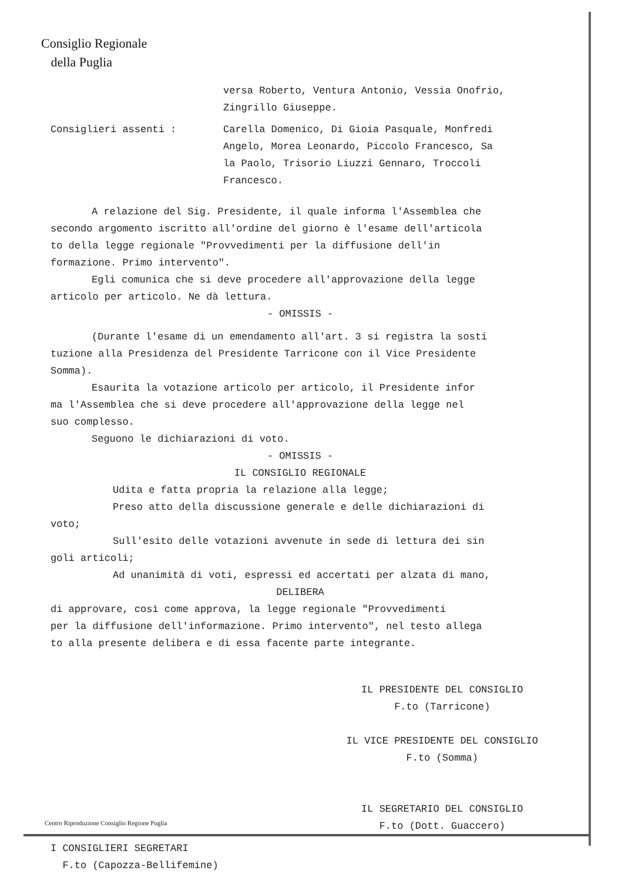Consiglio Regionale
della Puglia
versa Roberto, Ventura Antonio, Vessia Onofrio,
Zingrillo Giuseppe.
Consiglieri assenti : Carella Domenico, Di Gioia Pasquale, Monfredi
Angelo, Morea Leonardo, Piccolo Francesco, Sa
la Paolo, Trisorio Liuzzi Gennaro, Troccoli
Francesco.
A relazione del Sig. Presidente, il quale informa l'Assemblea che
secondo argomento iscritto all'ordine del giorno è l'esame dell'articola
to della legge regionale "Provvedimenti per la diffusione dell'in
formazione. Primo intervento".
Egli comunica che si deve procedere all'approvazione della legge
articolo per articolo. Ne dà lettura.
- OMISSIS -
(Durante l'esame di un emendamento all'art. 3 si registra la sosti
tuzione alla Presidenza del Presidente Tarricone con il Vice Presidente
Somma).
Esaurita la votazione articolo per articolo, il Presidente infor
ma l'Assemblea che si deve procedere all'approvazione della legge nel
suo complesso.
Seguono le dichiarazioni di voto.
- OMISSIS -
IL CONSIGLIO REGIONALE
Udita e fatta propria la relazione alla legge;
Preso atto della discussione generale e delle dichiarazioni di
voto;
Sull'esito delle votazioni avvenute in sede di lettura dei sin
goli articoli;
Ad unanimità di voti, espressi ed accertati per alzata di mano,
DELIBERA
di approvare, così come approva, la legge regionale "Provvedimenti
per la diffusione dell'informazione. Primo intervento", nel testo allega
to alla presente delibera e di essa facente parte integrante.
I CONSIGLIERI SEGRETARI
F.to (Capozza-Bellifemine)
IL PRESIDENTE DEL CONSIGLIO
F.to (Tarricone)
IL VICE PRESIDENTE DEL CONSIGLIO
F.to (Somma)
IL SEGRETARIO DEL CONSIGLIO
F.to (Dott. Guaccero)
Centro Riproduzione Consiglio Regione Puglia